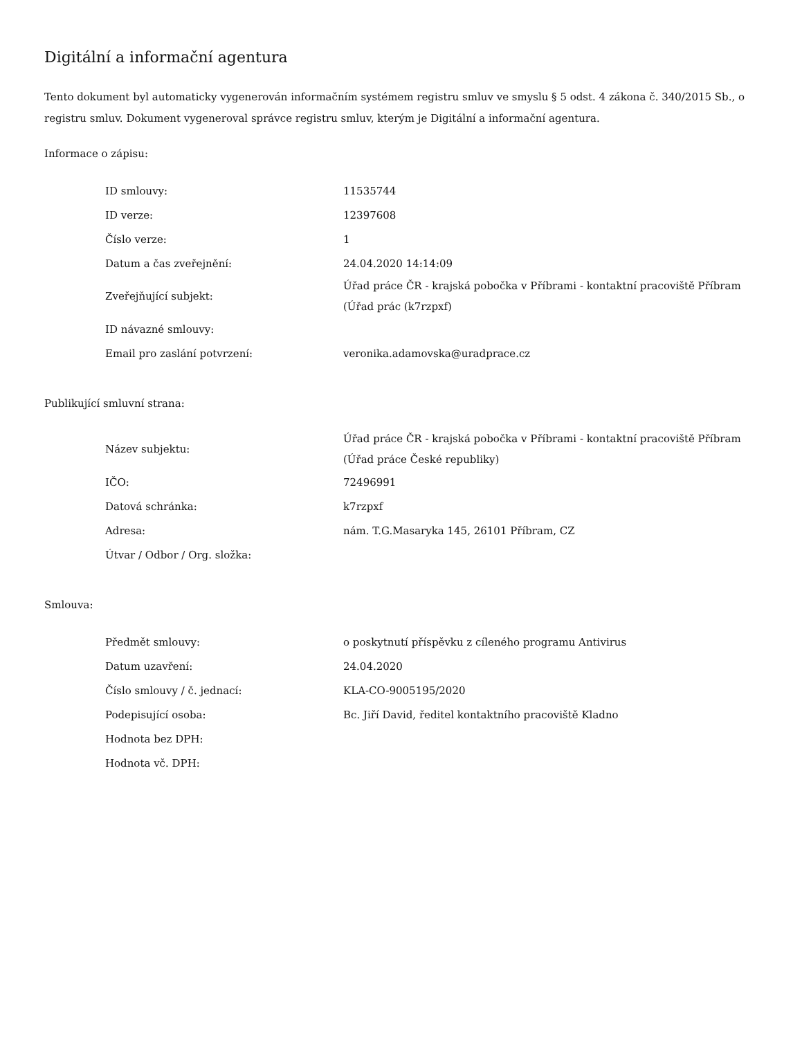Digitální a informační agentura
Tento dokument byl automaticky vygenerován informačním systémem registru smluv ve smyslu § 5 odst. 4 zákona č. 340/2015 Sb., o registru smluv. Dokument vygeneroval správce registru smluv, kterým je Digitální a informační agentura.
Informace o zápisu:
| ID smlouvy: | 11535744 |
| ID verze: | 12397608 |
| Číslo verze: | 1 |
| Datum a čas zveřejnění: | 24.04.2020 14:14:09 |
| Zveřejňující subjekt: | Úřad práce ČR - krajská pobočka v Příbrami - kontaktní pracoviště Příbram (Úřad prác (k7rzpxf) |
| ID návazné smlouvy: | |
| Email pro zaslání potvrzení: | veronika.adamovska@uradprace.cz |
Publikující smluvní strana:
| Název subjektu: | Úřad práce ČR - krajská pobočka v Příbrami - kontaktní pracoviště Příbram (Úřad práce České republiky) |
| IČO: | 72496991 |
| Datová schránka: | k7rzpxf |
| Adresa: | nám. T.G.Masaryka 145, 26101 Příbram, CZ |
| Útvar / Odbor / Org. složka: | |
Smlouva:
| Předmět smlouvy: | o poskytnutí příspěvku z cíleného programu Antivirus |
| Datum uzavření: | 24.04.2020 |
| Číslo smlouvy / č. jednací: | KLA-CO-9005195/2020 |
| Podepisující osoba: | Bc. Jiří David, ředitel kontaktního pracoviště Kladno |
| Hodnota bez DPH: | |
| Hodnota vč. DPH: | |